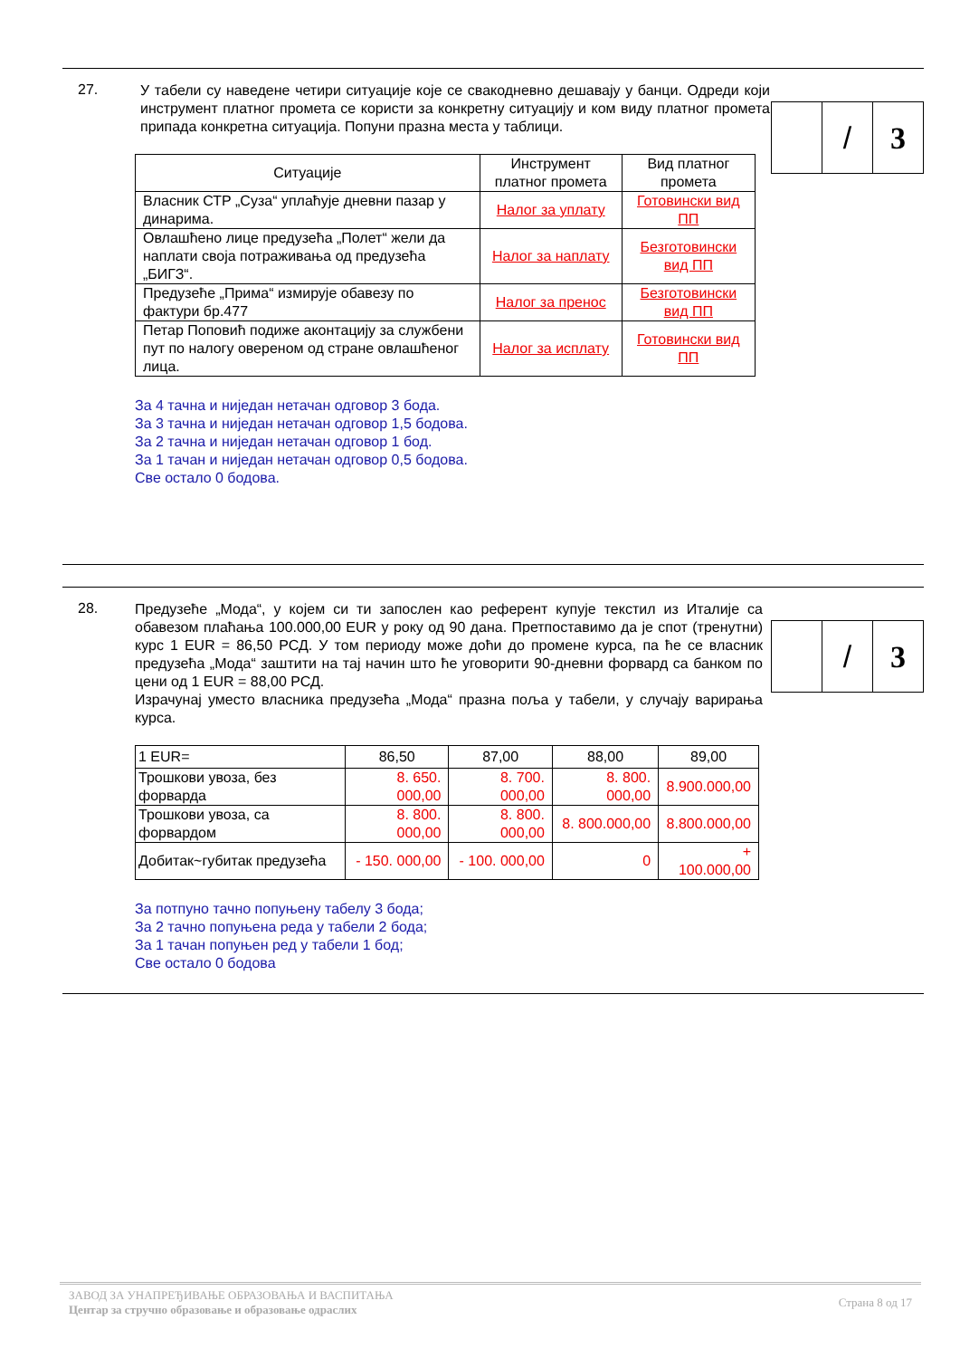27.
| | / | 3 |
У табели су наведене четири ситуације које се свакодневно дешавају у банци. Одреди који инструмент платног промета се користи за конкретну ситуацију и ком виду платног промета припада конкретна ситуација. Попуни празна места у таблици.
| Ситуације | Инструмент платног промета | Вид платног промета |
| --- | --- | --- |
| Власник СТР „Суза“ уплаћује дневни пазар у динарима. | Налог за уплату | Готовински вид ПП |
| Овлашћено лице предузећа „Полет“ жели да наплати своја потраживања од предузећа „БИГЗ“. | Налог за наплату | Безготовински вид ПП |
| Предузеће „Прима“ измирује обавезу по фактури бр.477 | Налог за пренос | Безготовински вид ПП |
| Петар Поповић подиже аконтацију за службени пут по налогу овереном од стране овлашћеног лица. | Налог за исплату | Готовински вид ПП |
За 4 тачна и ниједан нетачан одговор 3 бода.
За 3 тачна и ниједан нетачан одговор 1,5 бодова.
За 2 тачна и ниједан нетачан одговор 1 бод.
За 1 тачан и ниједан нетачан одговор 0,5 бодова.
Све остало 0 бодова.
28.
| | / | 3 |
Предузеће „Мода“, у којем си ти запослен као референт купује текстил из Италије са обавезом плаћања 100.000,00 EUR у року од 90 дана. Претпоставимо да је спот (тренутни) курс 1 EUR = 86,50 РСД. У том периоду може доћи до промене курса, па ће се власник предузећа „Мода“ заштити на тај начин што ће уговорити 90-дневни форвард са банком по цени од 1 EUR = 88,00 РСД.
Израчунај уместо власника предузећа „Мода“ празна поља у табели, у случају варирања курса.
| 1 EUR= | 86,50 | 87,00 | 88,00 | 89,00 |
| Трошкови увоза, без форварда | 8. 650. 000,00 | 8. 700. 000,00 | 8. 800. 000,00 | 8.900.000,00 |
| Трошкови увоза, са форвардом | 8. 800. 000,00 | 8. 800. 000,00 | 8. 800.000,00 | 8.800.000,00 |
| Добитак~губитак предузећа | - 150. 000,00 | - 100. 000,00 | 0 | + 100.000,00 |
За потпуно тачно попуњену табелу 3 бода;
За 2 тачно попуњена реда у табели 2 бода;
За 1 тачан попуњен ред у табели 1 бод;
Све остало 0 бодова
Страна 8 од 17
ЗАВОД ЗА УНАПРЕЂИВАЊЕ ОБРАЗОВАЊА И ВАСПИТАЊА
Центар за стручно образовање и образовање одраслих